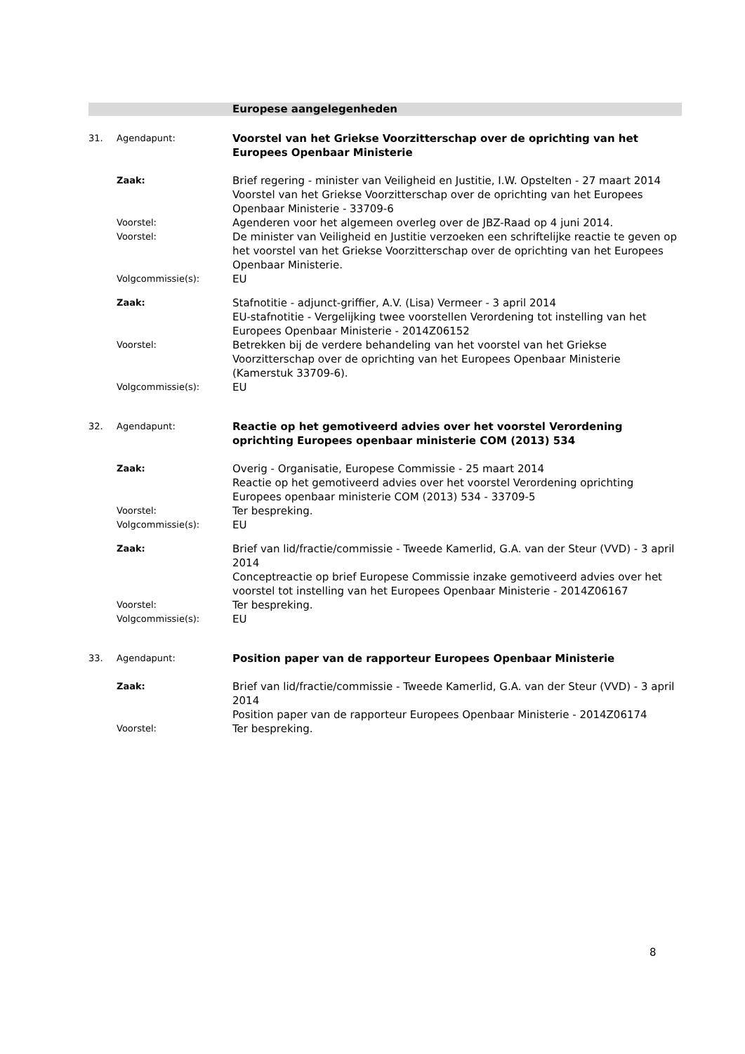Europese aangelegenheden
31. Agendapunt:
Voorstel van het Griekse Voorzitterschap over de oprichting van het Europees Openbaar Ministerie
Zaak:
Brief regering - minister van Veiligheid en Justitie, I.W. Opstelten - 27 maart 2014
Voorstel van het Griekse Voorzitterschap over de oprichting van het Europees Openbaar Ministerie - 33709-6
Voorstel:
Agenderen voor het algemeen overleg over de JBZ-Raad op 4 juni 2014.
Voorstel:
De minister van Veiligheid en Justitie verzoeken een schriftelijke reactie te geven op het voorstel van het Griekse Voorzitterschap over de oprichting van het Europees Openbaar Ministerie.
Volgcommissie(s):
EU
Zaak:
Stafnotitie - adjunct-griffier, A.V. (Lisa) Vermeer - 3 april 2014
EU-stafnotitie - Vergelijking twee voorstellen Verordening tot instelling van het Europees Openbaar Ministerie - 2014Z06152
Voorstel:
Betrekken bij de verdere behandeling van het voorstel van het Griekse Voorzitterschap over de oprichting van het Europees Openbaar Ministerie (Kamerstuk 33709-6).
Volgcommissie(s):
EU
32. Agendapunt:
Reactie op het gemotiveerd advies over het voorstel Verordening oprichting Europees openbaar ministerie COM (2013) 534
Zaak:
Overig - Organisatie, Europese Commissie - 25 maart 2014
Reactie op het gemotiveerd advies over het voorstel Verordening oprichting Europees openbaar ministerie COM (2013) 534 - 33709-5
Voorstel:
Ter bespreking.
Volgcommissie(s):
EU
Zaak:
Brief van lid/fractie/commissie - Tweede Kamerlid, G.A. van der Steur (VVD) - 3 april 2014
Conceptreactie op brief Europese Commissie inzake gemotiveerd advies over het voorstel tot instelling van het Europees Openbaar Ministerie - 2014Z06167
Voorstel:
Ter bespreking.
Volgcommissie(s):
EU
33. Agendapunt:
Position paper van de rapporteur Europees Openbaar Ministerie
Zaak:
Brief van lid/fractie/commissie - Tweede Kamerlid, G.A. van der Steur (VVD) - 3 april 2014
Position paper van de rapporteur Europees Openbaar Ministerie - 2014Z06174
Voorstel:
Ter bespreking.
8